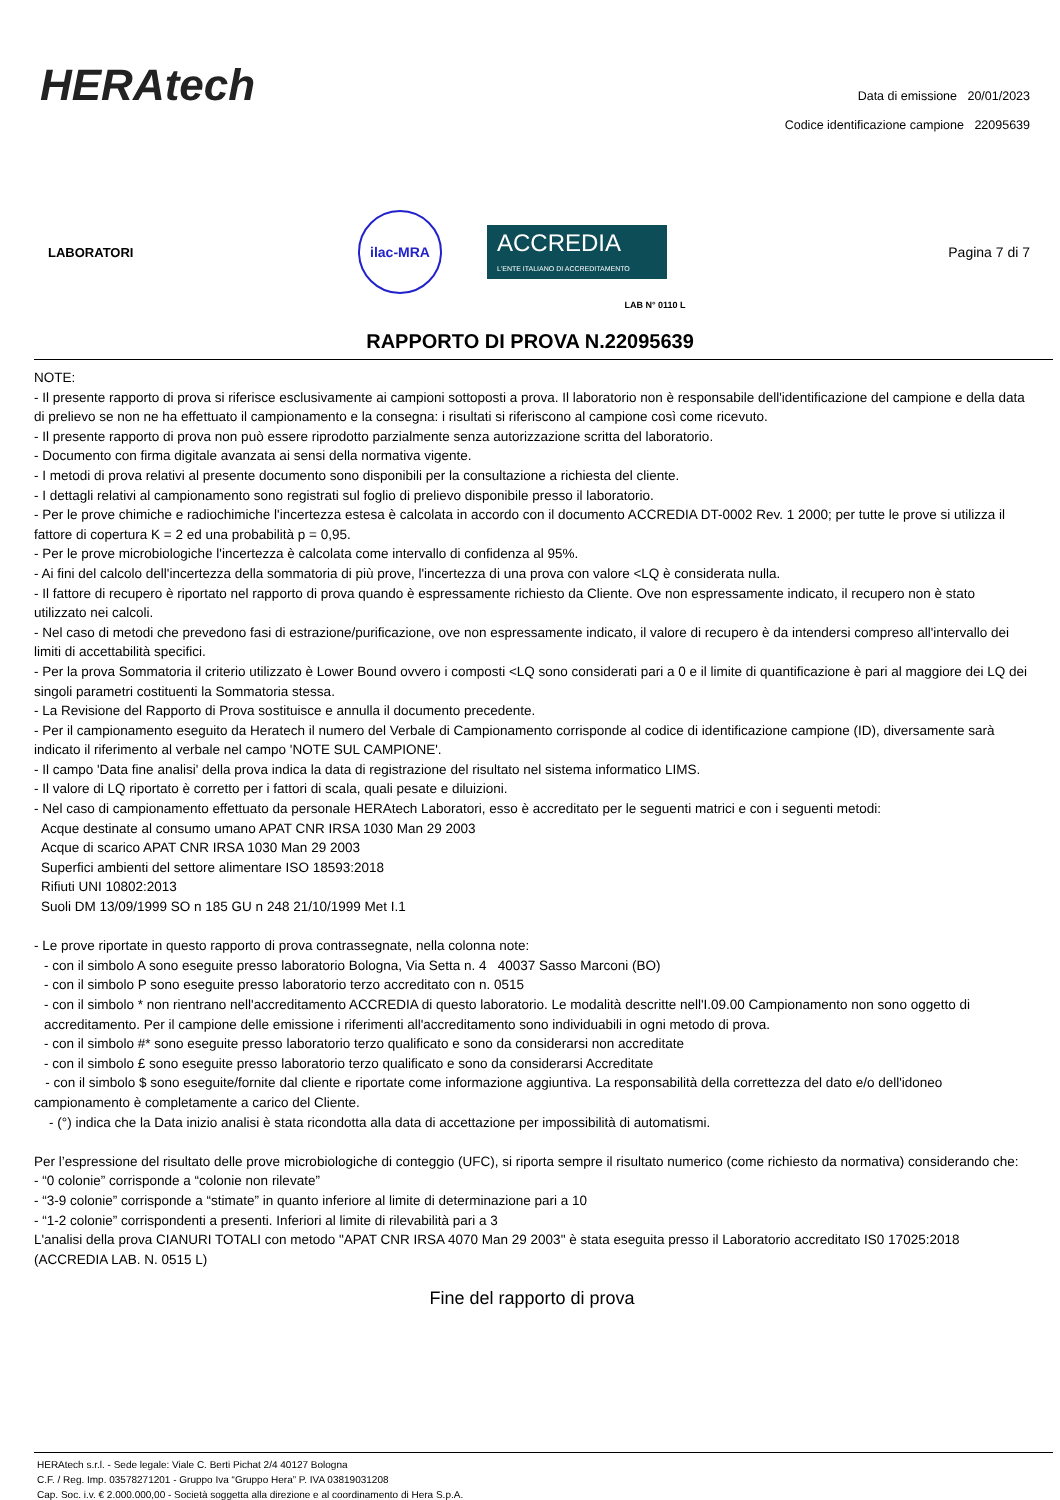HERAtech
Data di emissione 20/01/2023
Codice identificazione campione 22095639
LABORATORI
ilac-MRA
ACCREDIA
L'ENTE ITALIANO DI ACCREDITAMENTO
Pagina 7 di 7
LAB N° 0110 L
RAPPORTO DI PROVA N.22095639
NOTE:
- Il presente rapporto di prova si riferisce esclusivamente ai campioni sottoposti a prova. Il laboratorio non è responsabile dell'identificazione del campione e della data di prelievo se non ne ha effettuato il campionamento e la consegna: i risultati si riferiscono al campione così come ricevuto.
- Il presente rapporto di prova non può essere riprodotto parzialmente senza autorizzazione scritta del laboratorio.
- Documento con firma digitale avanzata ai sensi della normativa vigente.
- I metodi di prova relativi al presente documento sono disponibili per la consultazione a richiesta del cliente.
- I dettagli relativi al campionamento sono registrati sul foglio di prelievo disponibile presso il laboratorio.
- Per le prove chimiche e radiochimiche l'incertezza estesa è calcolata in accordo con il documento ACCREDIA DT-0002 Rev. 1 2000; per tutte le prove si utilizza il fattore di copertura K = 2 ed una probabilità p = 0,95.
- Per le prove microbiologiche l'incertezza è calcolata come intervallo di confidenza al 95%.
- Ai fini del calcolo dell'incertezza della sommatoria di più prove, l'incertezza di una prova con valore <LQ è considerata nulla.
- Il fattore di recupero è riportato nel rapporto di prova quando è espressamente richiesto da Cliente. Ove non espressamente indicato, il recupero non è stato utilizzato nei calcoli.
- Nel caso di metodi che prevedono fasi di estrazione/purificazione, ove non espressamente indicato, il valore di recupero è da intendersi compreso all'intervallo dei limiti di accettabilità specifici.
- Per la prova Sommatoria il criterio utilizzato è Lower Bound ovvero i composti <LQ sono considerati pari a 0 e il limite di quantificazione è pari al maggiore dei LQ dei singoli parametri costituenti la Sommatoria stessa.
- La Revisione del Rapporto di Prova sostituisce e annulla il documento precedente.
- Per il campionamento eseguito da Heratech il numero del Verbale di Campionamento corrisponde al codice di identificazione campione (ID), diversamente sarà indicato il riferimento al verbale nel campo 'NOTE SUL CAMPIONE'.
- Il campo 'Data fine analisi' della prova indica la data di registrazione del risultato nel sistema informatico LIMS.
- Il valore di LQ riportato è corretto per i fattori di scala, quali pesate e diluizioni.
- Nel caso di campionamento effettuato da personale HERAtech Laboratori, esso è accreditato per le seguenti matrici e con i seguenti metodi:
Acque destinate al consumo umano APAT CNR IRSA 1030 Man 29 2003
Acque di scarico APAT CNR IRSA 1030 Man 29 2003
Superfici ambienti del settore alimentare ISO 18593:2018
Rifiuti UNI 10802:2013
Suoli DM 13/09/1999 SO n 185 GU n 248 21/10/1999 Met I.1
- Le prove riportate in questo rapporto di prova contrassegnate, nella colonna note:
- con il simbolo A sono eseguite presso laboratorio Bologna, Via Setta n. 4 40037 Sasso Marconi (BO)
- con il simbolo P sono eseguite presso laboratorio terzo accreditato con n. 0515
- con il simbolo * non rientrano nell'accreditamento ACCREDIA di questo laboratorio. Le modalità descritte nell'I.09.00 Campionamento non sono oggetto di accreditamento. Per il campione delle emissione i riferimenti all'accreditamento sono individuabili in ogni metodo di prova.
- con il simbolo #* sono eseguite presso laboratorio terzo qualificato e sono da considerarsi non accreditate
- con il simbolo £ sono eseguite presso laboratorio terzo qualificato e sono da considerarsi Accreditate
- con il simbolo $ sono eseguite/fornite dal cliente e riportate come informazione aggiuntiva. La responsabilità della correttezza del dato e/o dell'idoneo campionamento è completamente a carico del Cliente.
- (°) indica che la Data inizio analisi è stata ricondotta alla data di accettazione per impossibilità di automatismi.
Per l’espressione del risultato delle prove microbiologiche di conteggio (UFC), si riporta sempre il risultato numerico (come richiesto da normativa) considerando che:
- “0 colonie” corrisponde a “colonie non rilevate”
- “3-9 colonie” corrisponde a “stimate” in quanto inferiore al limite di determinazione pari a 10
- “1-2 colonie” corrispondenti a presenti. Inferiori al limite di rilevabilità pari a 3
L'analisi della prova CIANURI TOTALI con metodo "APAT CNR IRSA 4070 Man 29 2003" è stata eseguita presso il Laboratorio accreditato IS0 17025:2018 (ACCREDIA LAB. N. 0515 L)
Fine del rapporto di prova
HERAtech s.r.l. - Sede legale: Viale C. Berti Pichat 2/4 40127 Bologna
C.F. / Reg. Imp. 03578271201 - Gruppo Iva “Gruppo Hera” P. IVA 03819031208
Cap. Soc. i.v. € 2.000.000,00 - Società soggetta alla direzione e al coordinamento di Hera S.p.A.